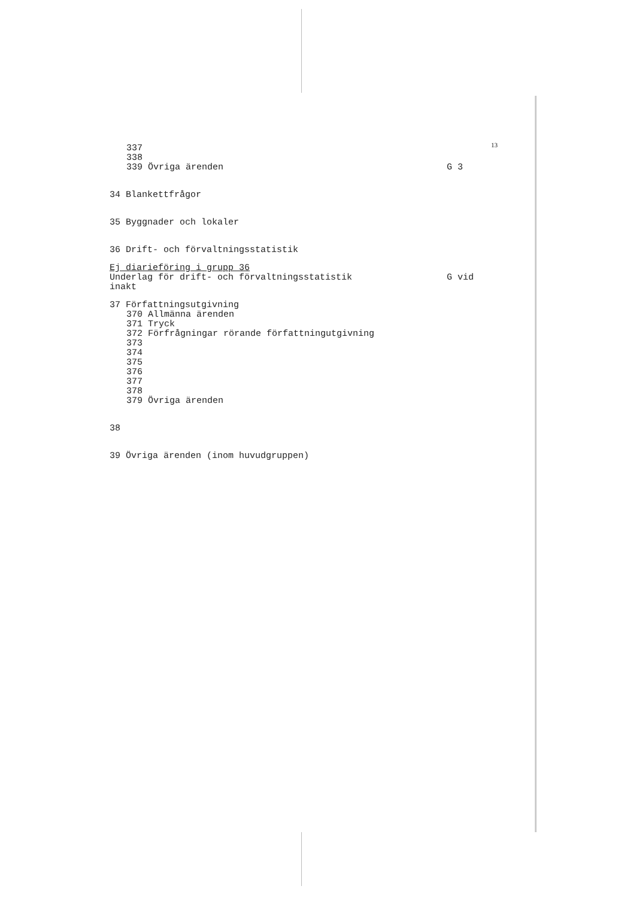13
337
338
339 Övriga ärenden G 3
34 Blankettfrågor
35 Byggnader och lokaler
36 Drift- och förvaltningsstatistik
Ej diarieföring i grupp 36
Underlag för drift- och förvaltningsstatistik G vid
inakt
37 Författningsutgivning
370 Allmänna ärenden
371 Tryck
372 Förfrågningar rörande författningutgivning
373
374
375
376
377
378
379 Övriga ärenden
38
39 Övriga ärenden (inom huvudgruppen)